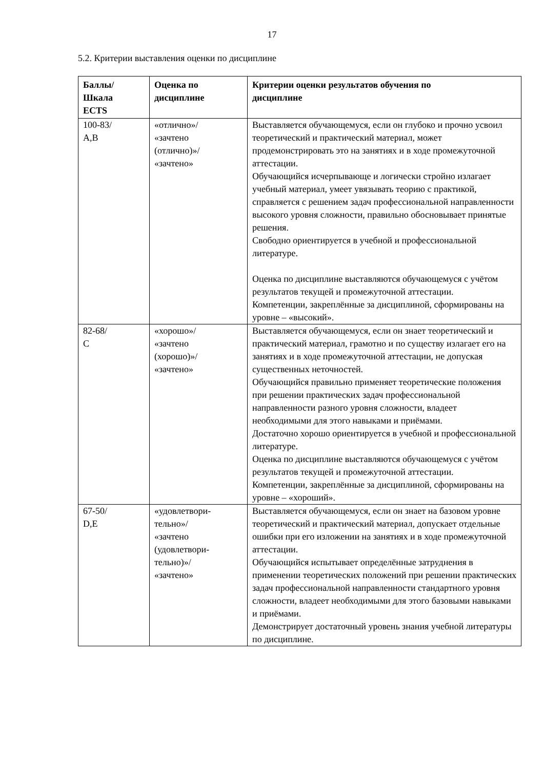17
5.2. Критерии выставления оценки по дисциплине
| Баллы/ Шкала ECTS | Оценка по дисциплине | Критерии оценки результатов обучения по дисциплине |
| --- | --- | --- |
| 100-83/ A,B | «отлично»/ «зачтено (отлично)»/ «зачтено» | Выставляется обучающемуся, если он глубоко и прочно усвоил теоретический и практический материал, может продемонстрировать это на занятиях и в ходе промежуточной аттестации. Обучающийся исчерпывающе и логически стройно излагает учебный материал, умеет увязывать теорию с практикой, справляется с решением задач профессиональной направленности высокого уровня сложности, правильно обосновывает принятые решения. Свободно ориентируется в учебной и профессиональной литературе. Оценка по дисциплине выставляются обучающемуся с учётом результатов текущей и промежуточной аттестации. Компетенции, закреплённые за дисциплиной, сформированы на уровне – «высокий». |
| 82-68/ C | «хорошо»/ «зачтено (хорошо)»/ «зачтено» | Выставляется обучающемуся, если он знает теоретический и практический материал, грамотно и по существу излагает его на занятиях и в ходе промежуточной аттестации, не допуская существенных неточностей. Обучающийся правильно применяет теоретические положения при решении практических задач профессиональной направленности разного уровня сложности, владеет необходимыми для этого навыками и приёмами. Достаточно хорошо ориентируется в учебной и профессиональной литературе. Оценка по дисциплине выставляются обучающемуся с учётом результатов текущей и промежуточной аттестации. Компетенции, закреплённые за дисциплиной, сформированы на уровне – «хороший». |
| 67-50/ D,E | «удовлетвори- тельно»/ «зачтено (удовлетвори- тельно)»/ «зачтено» | Выставляется обучающемуся, если он знает на базовом уровне теоретический и практический материал, допускает отдельные ошибки при его изложении на занятиях и в ходе промежуточной аттестации. Обучающийся испытывает определённые затруднения в применении теоретических положений при решении практических задач профессиональной направленности стандартного уровня сложности, владеет необходимыми для этого базовыми навыками и приёмами. Демонстрирует достаточный уровень знания учебной литературы по дисциплине. |